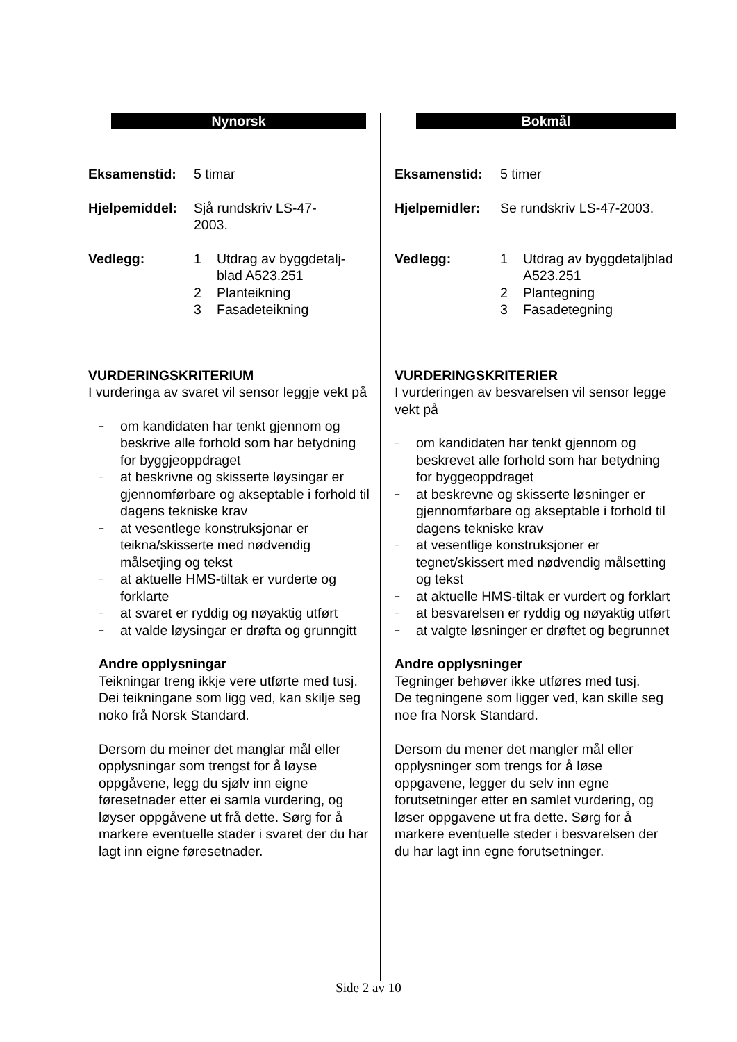Nynorsk
Eksamenstid: 5 timar
Hjelpemiddel:
Sjå rundskriv LS-47-
2003.
Vedlegg: 1 Utdrag av byggdetalj-
blad A523.251
2 Planteikning
3 Fasadeteikning
VURDERINGSKRITERIUM
I vurderinga av svaret vil sensor leggje vekt på
– om kandidaten har tenkt gjennom og beskrive alle forhold som har betydning for byggjeoppdraget
– at beskrivne og skisserte løysingar er gjennomførbare og akseptable i forhold til dagens tekniske krav
– at vesentlege konstruksjonar er teikna/skisserte med nødvendig målsetjing og tekst
– at aktuelle HMS-tiltak er vurderte og forklarte
– at svaret er ryddig og nøyaktig utført
– at valde løysingar er drøfta og grunngitt
Andre opplysningar
Teikningar treng ikkje vere utførte med tusj.
Dei teikningane som ligg ved, kan skilje seg noko frå Norsk Standard.
Dersom du meiner det manglar mål eller opplysningar som trengst for å løyse oppgåvene, legg du sjølv inn eigne føresetnader etter ei samla vurdering, og løyser oppgåvene ut frå dette. Sørg for å markere eventuelle stader i svaret der du har lagt inn eigne føresetnader.
Bokmål
Eksamenstid: 5 timer
Hjelpemidler:
Se rundskriv LS-47-2003.
Vedlegg: 1 Utdrag av byggdetaljblad A523.251
2 Plantegning
3 Fasadetegning
VURDERINGSKRITERIER
I vurderingen av besvarelsen vil sensor legge vekt på
– om kandidaten har tenkt gjennom og beskrevet alle forhold som har betydning for byggeoppdraget
– at beskrevne og skisserte løsninger er gjennomførbare og akseptable i forhold til dagens tekniske krav
– at vesentlige konstruksjoner er tegnet/skissert med nødvendig målsetting og tekst
– at aktuelle HMS-tiltak er vurdert og forklart
– at besvarelsen er ryddig og nøyaktig utført
– at valgte løsninger er drøftet og begrunnet
Andre opplysninger
Tegninger behøver ikke utføres med tusj.
De tegningene som ligger ved, kan skille seg noe fra Norsk Standard.
Dersom du mener det mangler mål eller opplysninger som trengs for å løse oppgavene, legger du selv inn egne forutsetninger etter en samlet vurdering, og løser oppgavene ut fra dette. Sørg for å markere eventuelle steder i besvarelsen der du har lagt inn egne forutsetninger.
Side 2 av 10